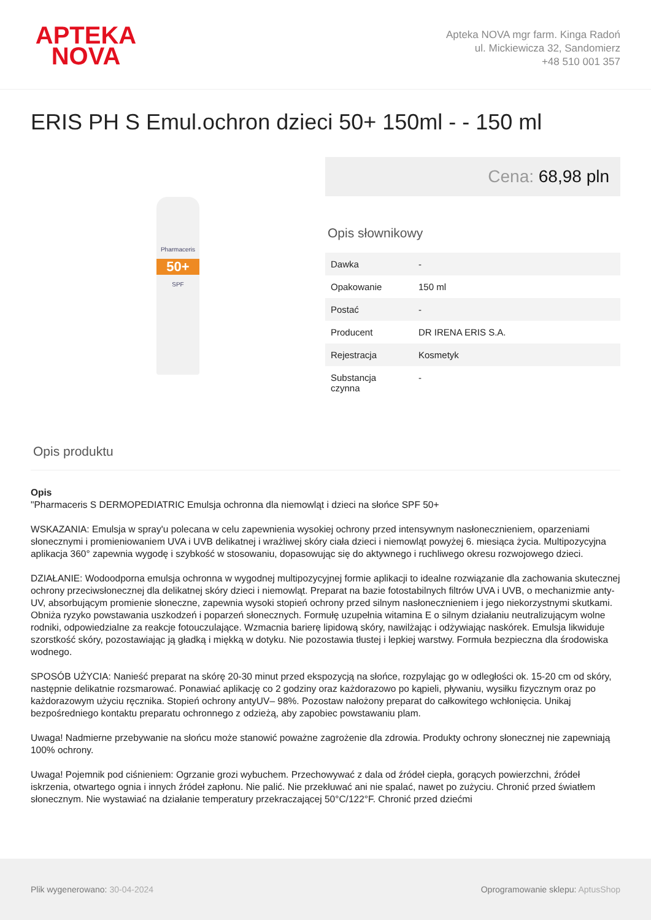APTEKA
NOVA
Apteka NOVA mgr farm. Kinga Radoń
ul. Mickiewicza 32, Sandomierz
+48 510 001 357
ERIS PH S Emul.ochron dzieci 50+ 150ml - - 150 ml
Pharmaceris
50+
SPF
Cena: 68,98 pln
Opis słownikowy
| Dawka | - |
| Opakowanie | 150 ml |
| Postać | - |
| Producent | DR IRENA ERIS S.A. |
| Rejestracja | Kosmetyk |
| Substancja czynna | - |
Opis produktu
Opis
"Pharmaceris S DERMOPEDIATRIC Emulsja ochronna dla niemowląt i dzieci na słońce SPF 50+
WSKAZANIA: Emulsja w spray'u polecana w celu zapewnienia wysokiej ochrony przed intensywnym nasłonecznieniem, oparzeniami słonecznymi i promieniowaniem UVA i UVB delikatnej i wrażliwej skóry ciała dzieci i niemowląt powyżej 6. miesiąca życia. Multipozycyjna aplikacja 360° zapewnia wygodę i szybkość w stosowaniu, dopasowując się do aktywnego i ruchliwego okresu rozwojowego dzieci.
DZIAŁANIE: Wodoodporna emulsja ochronna w wygodnej multipozycyjnej formie aplikacji to idealne rozwiązanie dla zachowania skutecznej ochrony przeciwsłonecznej dla delikatnej skóry dzieci i niemowląt. Preparat na bazie fotostabilnych filtrów UVA i UVB, o mechanizmie anty-UV, absorbującym promienie słoneczne, zapewnia wysoki stopień ochrony przed silnym nasłonecznieniem i jego niekorzystnymi skutkami. Obniża ryzyko powstawania uszkodzeń i poparzeń słonecznych. Formułę uzupełnia witamina E o silnym działaniu neutralizującym wolne rodniki, odpowiedzialne za reakcje fotouczulające. Wzmacnia barierę lipidową skóry, nawilżając i odżywiając naskórek. Emulsja likwiduje szorstkość skóry, pozostawiając ją gładką i miękką w dotyku. Nie pozostawia tłustej i lepkiej warstwy. Formuła bezpieczna dla środowiska wodnego.
SPOSÓB UŻYCIA: Nanieść preparat na skórę 20-30 minut przed ekspozycją na słońce, rozpylając go w odległości ok. 15-20 cm od skóry, następnie delikatnie rozsmarować. Ponawiać aplikację co 2 godziny oraz każdorazowo po kąpieli, pływaniu, wysiłku fizycznym oraz po każdorazowym użyciu ręcznika. Stopień ochrony antyUV– 98%. Pozostaw nałożony preparat do całkowitego wchłonięcia. Unikaj bezpośredniego kontaktu preparatu ochronnego z odzieżą, aby zapobiec powstawaniu plam.
Uwaga! Nadmierne przebywanie na słońcu może stanowić poważne zagrożenie dla zdrowia. Produkty ochrony słonecznej nie zapewniają 100% ochrony.
Uwaga! Pojemnik pod ciśnieniem: Ogrzanie grozi wybuchem. Przechowywać z dala od źródeł ciepła, gorących powierzchni, źródeł iskrzenia, otwartego ognia i innych źródeł zapłonu. Nie palić. Nie przekłuwać ani nie spalać, nawet po zużyciu. Chronić przed światłem słonecznym. Nie wystawiać na działanie temperatury przekraczającej 50°C/122°F. Chronić przed dziećmi
Plik wygenerowano: 30-04-2024
Oprogramowanie sklepu: AptusShop